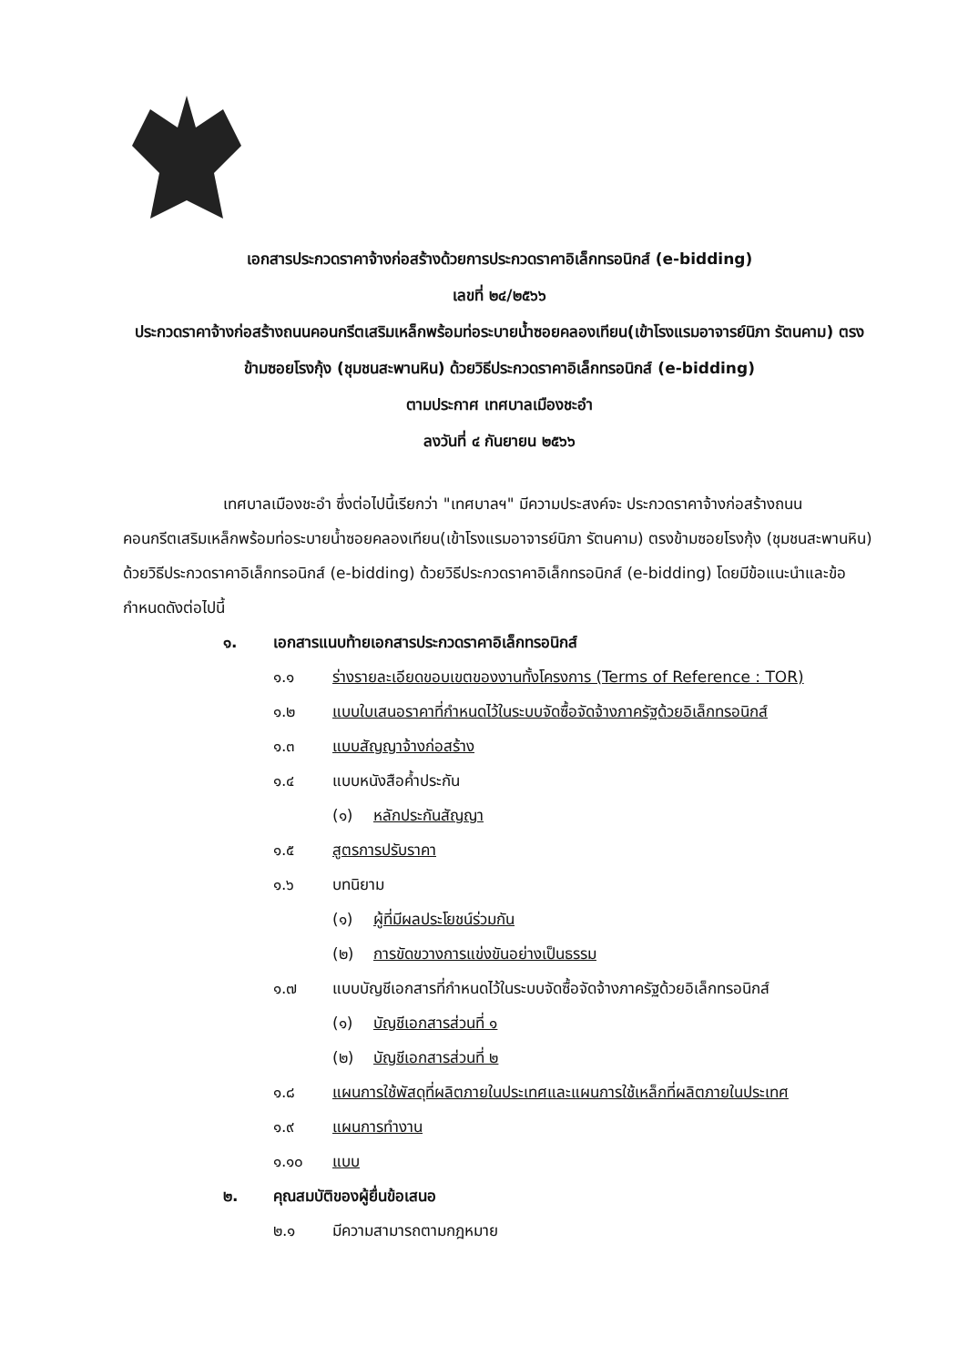เอกสารประกวดราคาจ้างก่อสร้างด้วยการประกวดราคาอิเล็กทรอนิกส์ (e-bidding)
เลขที่ ๒๔/๒๕๖๖
ประกวดราคาจ้างก่อสร้างถนนคอนกรีตเสริมเหล็กพร้อมท่อระบายน้ำซอยคลองเทียน(เข้าโรงแรมอาจารย์นิภา รัตนคาม) ตรงข้ามซอยโรงกุ้ง (ชุมชนสะพานหิน) ด้วยวิธีประกวดราคาอิเล็กทรอนิกส์ (e-bidding)
ตามประกาศ เทศบาลเมืองชะอำ
ลงวันที่ ๔ กันยายน ๒๕๖๖
เทศบาลเมืองชะอำ ซึ่งต่อไปนี้เรียกว่า "เทศบาลฯ" มีความประสงค์จะ ประกวดราคาจ้างก่อสร้างถนนคอนกรีตเสริมเหล็กพร้อมท่อระบายน้ำซอยคลองเทียน(เข้าโรงแรมอาจารย์นิภา รัตนคาม) ตรงข้ามซอยโรงกุ้ง (ชุมชนสะพานหิน) ด้วยวิธีประกวดราคาอิเล็กทรอนิกส์ (e-bidding) ด้วยวิธีประกวดราคาอิเล็กทรอนิกส์ (e-bidding) โดยมีข้อแนะนำและข้อกำหนดดังต่อไปนี้
๑. เอกสารแนบท้ายเอกสารประกวดราคาอิเล็กทรอนิกส์
๑.๑ ร่างรายละเอียดขอบเขตของงานทั้งโครงการ (Terms of Reference : TOR)
๑.๒ แบบใบเสนอราคาที่กำหนดไว้ในระบบจัดซื้อจัดจ้างภาครัฐด้วยอิเล็กทรอนิกส์
๑.๓ แบบสัญญาจ้างก่อสร้าง
๑.๔ แบบหนังสือค้ำประกัน
(๑) หลักประกันสัญญา
๑.๕ สูตรการปรับราคา
๑.๖ บทนิยาม
(๑) ผู้ที่มีผลประโยชน์ร่วมกัน
(๒) การขัดขวางการแข่งขันอย่างเป็นธรรม
๑.๗ แบบบัญชีเอกสารที่กำหนดไว้ในระบบจัดซื้อจัดจ้างภาครัฐด้วยอิเล็กทรอนิกส์
(๑) บัญชีเอกสารส่วนที่ ๑
(๒) บัญชีเอกสารส่วนที่ ๒
๑.๘ แผนการใช้พัสดุที่ผลิตภายในประเทศและแผนการใช้เหล็กที่ผลิตภายในประเทศ
๑.๙ แผนการทำงาน
๑.๑๐ แบบ
๒. คุณสมบัติของผู้ยื่นข้อเสนอ
๒.๑ มีความสามารถตามกฎหมาย